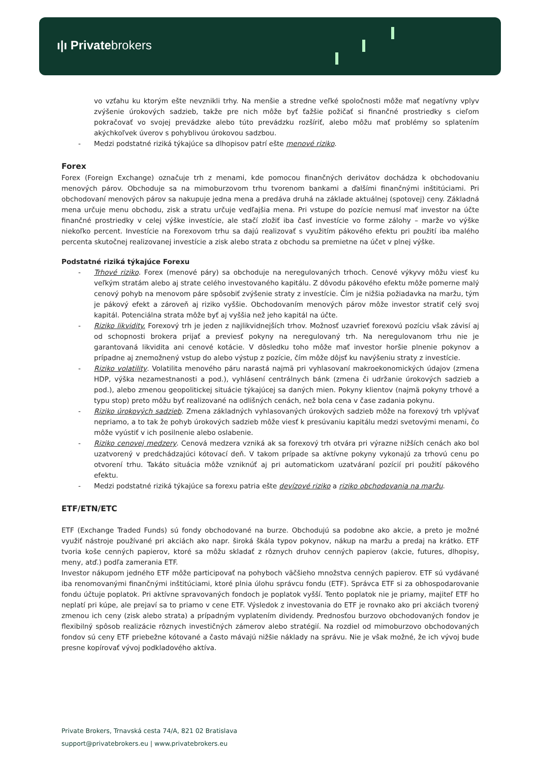ı|ı Privatebrokers
vo vzťahu ku ktorým ešte nevznikli trhy. Na menšie a stredne veľké spoločnosti môže mať negatívny vplyv zvýšenie úrokových sadzieb, takže pre nich môže byť ťažšie požičať si finančné prostriedky s cieľom pokračovať vo svojej prevádzke alebo túto prevádzku rozšíriť, alebo môžu mať problémy so splatením akýchkoľvek úverov s pohyblivou úrokovou sadzbou.
- Medzi podstatné riziká týkajúce sa dlhopisov patrí ešte menové riziko.
Forex
Forex (Foreign Exchange) označuje trh z menami, kde pomocou finančných derivátov dochádza k obchodovaniu menových párov. Obchoduje sa na mimoburzovom trhu tvorenom bankami a ďalšími finančnými inštitúciami. Pri obchodovaní menových párov sa nakupuje jedna mena a predáva druhá na základe aktuálnej (spotovej) ceny. Základná mena určuje menu obchodu, zisk a stratu určuje vedľajšia mena. Pri vstupe do pozície nemusí mať investor na účte finančné prostriedky v celej výške investície, ale stačí zložiť iba časť investície vo forme zálohy – marže vo výške niekoľko percent. Investície na Forexovom trhu sa dajú realizovať s využitím pákového efektu pri použití iba malého percenta skutočnej realizovanej investície a zisk alebo strata z obchodu sa premietne na účet v plnej výške.
Podstatné riziká týkajúce Forexu
- Trhové riziko. Forex (menové páry) sa obchoduje na neregulovaných trhoch. Cenové výkyvy môžu viesť ku veľkým stratám alebo aj strate celého investovaného kapitálu. Z dôvodu pákového efektu môže pomerne malý cenový pohyb na menovom páre spôsobiť zvýšenie straty z investície. Čím je nižšia požiadavka na maržu, tým je pákový efekt a zároveň aj riziko vyššie. Obchodovaním menových párov môže investor stratiť celý svoj kapitál. Potenciálna strata môže byť aj vyššia než jeho kapitál na účte.
- Riziko likvidity. Forexový trh je jeden z najlikvidnejších trhov. Možnosť uzavrieť forexovú pozíciu však závisí aj od schopnosti brokera prijať a previesť pokyny na neregulovaný trh. Na neregulovanom trhu nie je garantovaná likvidita ani cenové kotácie. V dôsledku toho môže mať investor horšie plnenie pokynov a prípadne aj znemožnený vstup do alebo výstup z pozície, čím môže dôjsť ku navýšeniu straty z investície.
- Riziko volatility. Volatilita menového páru narastá najmä pri vyhlasovaní makroekonomických údajov (zmena HDP, výška nezamestnanosti a pod.), vyhlásení centrálnych bánk (zmena či udržanie úrokových sadzieb a pod.), alebo zmenou geopolitickej situácie týkajúcej sa daných mien. Pokyny klientov (najmä pokyny trhové a typu stop) preto môžu byť realizované na odlišných cenách, než bola cena v čase zadania pokynu.
- Riziko úrokových sadzieb. Zmena základných vyhlasovaných úrokových sadzieb môže na forexový trh vplývať nepriamo, a to tak že pohyb úrokových sadzieb môže viesť k presúvaniu kapitálu medzi svetovými menami, čo môže vyústiť v ich posilnenie alebo oslabenie.
- Riziko cenovej medzery. Cenová medzera vzniká ak sa forexový trh otvára pri výrazne nižších cenách ako bol uzatvorený v predchádzajúci kótovací deň. V takom prípade sa aktívne pokyny vykonajú za trhovú cenu po otvorení trhu. Takáto situácia môže vzniknúť aj pri automatickom uzatváraní pozícií pri použití pákového efektu.
- Medzi podstatné riziká týkajúce sa forexu patria ešte devízové riziko a riziko obchodovania na maržu.
ETF/ETN/ETC
ETF (Exchange Traded Funds) sú fondy obchodované na burze. Obchodujú sa podobne ako akcie, a preto je možné využiť nástroje používané pri akciách ako napr. široká škála typov pokynov, nákup na maržu a predaj na krátko. ETF tvoria koše cenných papierov, ktoré sa môžu skladať z rôznych druhov cenných papierov (akcie, futures, dlhopisy, meny, atď.) podľa zamerania ETF.
Investor nákupom jedného ETF môže participovať na pohyboch väčšieho množstva cenných papierov. ETF sú vydávané iba renomovanými finančnými inštitúciami, ktoré plnia úlohu správcu fondu (ETF). Správca ETF si za obhospodarovanie fondu účtuje poplatok. Pri aktívne spravovaných fondoch je poplatok vyšší. Tento poplatok nie je priamy, majiteľ ETF ho neplatí pri kúpe, ale prejaví sa to priamo v cene ETF. Výsledok z investovania do ETF je rovnako ako pri akciách tvorený zmenou ich ceny (zisk alebo strata) a prípadným vyplatením dividendy. Prednosťou burzovo obchodovaných fondov je flexibilný spôsob realizácie rôznych investičných zámerov alebo stratégií. Na rozdiel od mimoburzovo obchodovaných fondov sú ceny ETF priebežne kótované a často mávajú nižšie náklady na správu. Nie je však možné, že ich vývoj bude presne kopírovať vývoj podkladového aktíva.
Private Brokers, Trnavská cesta 74/A, 821 02 Bratislava
support@privatebrokers.eu | www.privatebrokers.eu